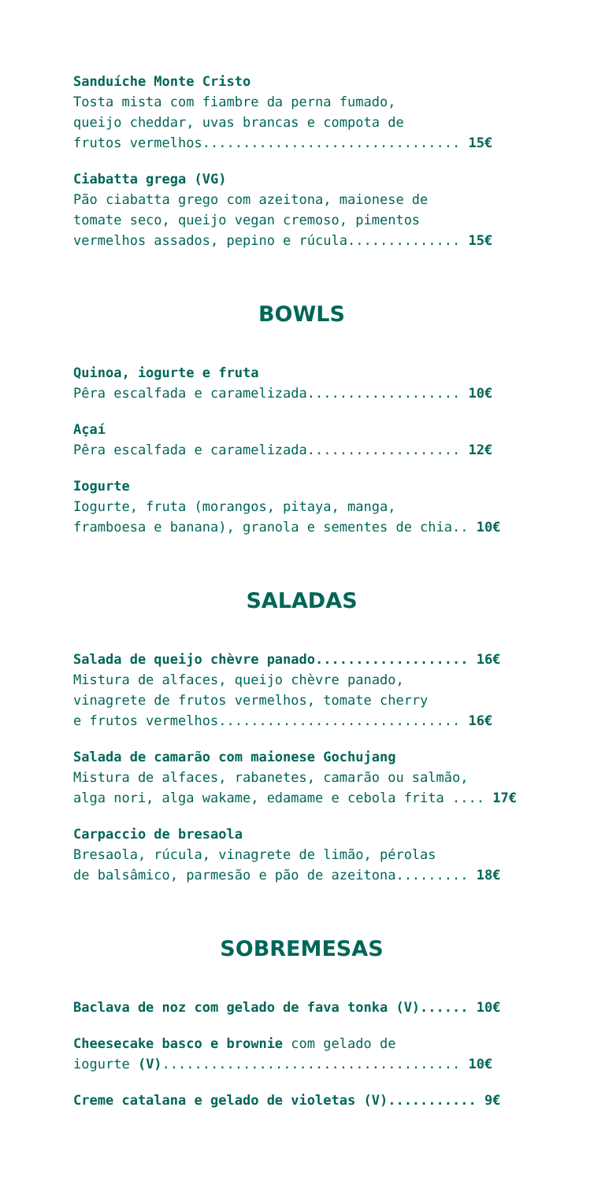Sanduíche Monte Cristo
Tosta mista com fiambre da perna fumado,
queijo cheddar, uvas brancas e compota de
frutos vermelhos................................ 15€
Ciabatta grega (VG)
Pão ciabatta grego com azeitona, maionese de
tomate seco, queijo vegan cremoso, pimentos
vermelhos assados, pepino e rúcula.............. 15€
BOWLS
Quinoa, iogurte e fruta
Pêra escalfada e caramelizada................... 10€
Açaí
Pêra escalfada e caramelizada................... 12€
Iogurte
Iogurte, fruta (morangos, pitaya, manga,
framboesa e banana), granola e sementes de chia.. 10€
SALADAS
Salada de queijo chèvre panado................... 16€
Mistura de alfaces, queijo chèvre panado,
vinagrete de frutos vermelhos, tomate cherry
e frutos vermelhos.............................. 16€
Salada de camarão com maionese Gochujang
Mistura de alfaces, rabanetes, camarão ou salmão,
alga nori, alga wakame, edamame e cebola frita .... 17€
Carpaccio de bresaola
Bresaola, rúcula, vinagrete de limão, pérolas
de balsâmico, parmesão e pão de azeitona......... 18€
SOBREMESAS
Baclava de noz com gelado de fava tonka (V)...... 10€
Cheesecake basco e brownie com gelado de
iogurte (V)..................................... 10€
Creme catalana e gelado de violetas (V)........... 9€